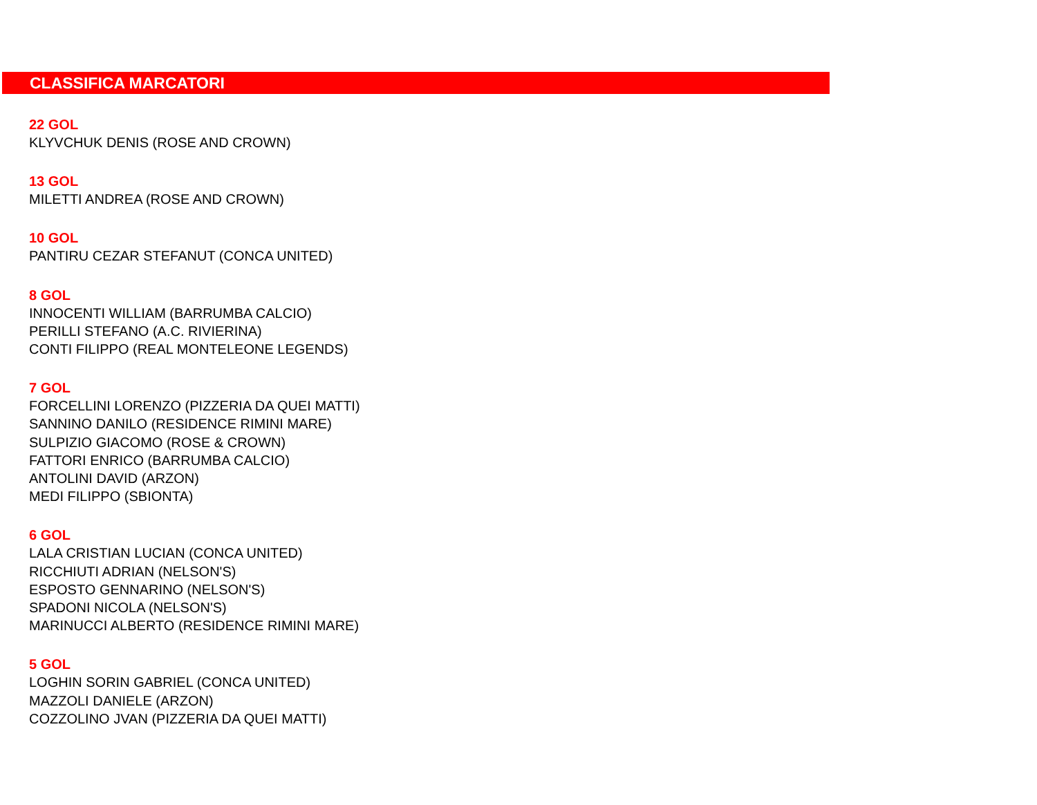CLASSIFICA MARCATORI
22 GOL
KLYVCHUK DENIS (ROSE AND CROWN)
13 GOL
MILETTI ANDREA (ROSE AND CROWN)
10 GOL
PANTIRU CEZAR STEFANUT (CONCA UNITED)
8 GOL
INNOCENTI WILLIAM (BARRUMBA CALCIO)
PERILLI STEFANO (A.C. RIVIERINA)
CONTI FILIPPO (REAL MONTELEONE LEGENDS)
7 GOL
FORCELLINI LORENZO (PIZZERIA DA QUEI MATTI)
SANNINO DANILO (RESIDENCE RIMINI MARE)
SULPIZIO GIACOMO (ROSE & CROWN)
FATTORI ENRICO (BARRUMBA CALCIO)
ANTOLINI DAVID (ARZON)
MEDI FILIPPO (SBIONTA)
6 GOL
LALA CRISTIAN LUCIAN (CONCA UNITED)
RICCHIUTI ADRIAN (NELSON'S)
ESPOSTO GENNARINO (NELSON'S)
SPADONI NICOLA (NELSON'S)
MARINUCCI ALBERTO (RESIDENCE RIMINI MARE)
5 GOL
LOGHIN SORIN GABRIEL (CONCA UNITED)
MAZZOLI DANIELE (ARZON)
COZZOLINO JVAN (PIZZERIA DA QUEI MATTI)